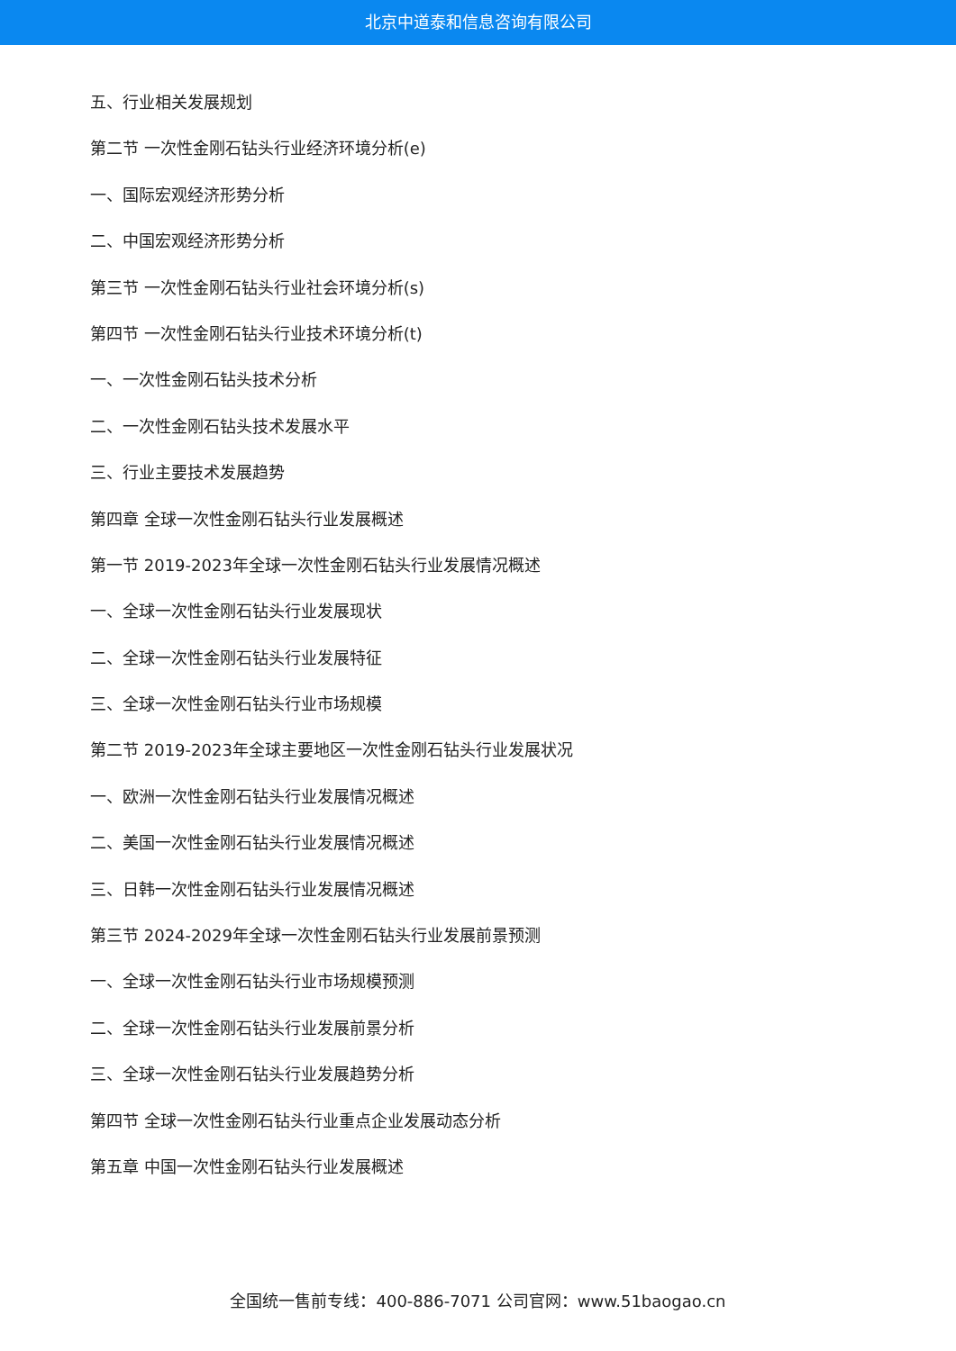北京中道泰和信息咨询有限公司
五、行业相关发展规划
第二节 一次性金刚石钻头行业经济环境分析(e)
一、国际宏观经济形势分析
二、中国宏观经济形势分析
第三节 一次性金刚石钻头行业社会环境分析(s)
第四节 一次性金刚石钻头行业技术环境分析(t)
一、一次性金刚石钻头技术分析
二、一次性金刚石钻头技术发展水平
三、行业主要技术发展趋势
第四章 全球一次性金刚石钻头行业发展概述
第一节 2019-2023年全球一次性金刚石钻头行业发展情况概述
一、全球一次性金刚石钻头行业发展现状
二、全球一次性金刚石钻头行业发展特征
三、全球一次性金刚石钻头行业市场规模
第二节 2019-2023年全球主要地区一次性金刚石钻头行业发展状况
一、欧洲一次性金刚石钻头行业发展情况概述
二、美国一次性金刚石钻头行业发展情况概述
三、日韩一次性金刚石钻头行业发展情况概述
第三节 2024-2029年全球一次性金刚石钻头行业发展前景预测
一、全球一次性金刚石钻头行业市场规模预测
二、全球一次性金刚石钻头行业发展前景分析
三、全球一次性金刚石钻头行业发展趋势分析
第四节 全球一次性金刚石钻头行业重点企业发展动态分析
第五章 中国一次性金刚石钻头行业发展概述
全国统一售前专线：400-886-7071 公司官网：www.51baogao.cn